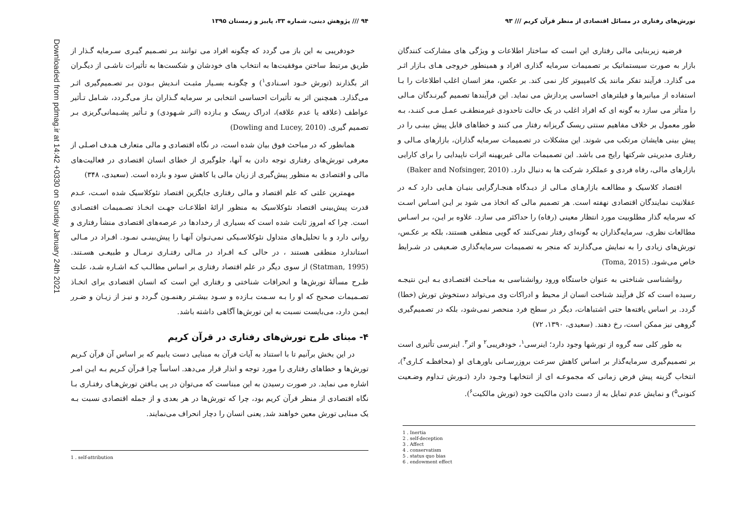تورش‌های رفتاری در مسائل اقتصادی از منظر قرآن کریم /// ۹۳
فرضیه زیربنایی مالی رفتاری این است که ساختار اطلاعات و ویژگی های مشارکت کنندگان بازار به صورت سیستماتیک بر تصمیمات سرمایه گذاری افراد و همینطور خروجی هـای بـازار اثـر می گذارد. فرآیند تفکر مانند یک کامپیوتر کار نمی کند. بر عکس، مغز انسان اغلب اطلاعات را بـا استفاده از میانبرها و فیلترهای احساسی پردازش می نماید. این فرآیندها تصمیم گیرنـدگان مـالی را متأثر می سازد به گونه ای که افراد اغلب در یک حالت تاحدودی غیرمنطقـی عمـل مـی کننـد، بـه طور معمول بر خلاف مفاهیم سنتی ریسک گریزانه رفتار می کنند و خطاهای قابل پیش بینـی را در پیش بینی هایشان مرتکب می شوند. این مشکلات در تصمیمات سرمایه گذاران، بازارهای مـالی و رفتاری مدیریتی شرکتها رایج می باشد. این تصمیمات مالی غیربهینه اثرات ناپیدایی را برای کارایی بازارهای مالی، رفاه فردی و عملکرد شرکت ها به دنبال دارد. (Baker and Nofsinger, 2010)
اقتصاد کلاسیک و مطالعـه بازارهـای مـالی از دیـدگاه هنجـارگرایی بنیـان هـایی دارد کـه در عقلانیت نمایندگان اقتصادی نهفته است. هر تصمیم مالی که اتخاذ می شود بر ایـن اسـاس اسـت که سرمایه گذار مطلوبیت مورد انتظار معینی (رفاه) را حداکثر می سازد. علاوه بر ایـن، بـر اسـاس مطالعات نظری، سرمایه‌گذاران به گونه‌ای رفتار نمی‌کنند که گویی منطقی هستند، بلکه بر عکـس، تورش‌های زیادی را به نمایش می‌گذارند که منجر به تصمیمات سرمایه‌گذاری ضـعیفی در شـرایط خاص می‌شود. (Toma, 2015)
روانشناسی شناختی به عنوان خاستگاه ورود روانشناسی به مباحـث اقتصـادی بـه ایـن نتیجـه رسیده است که کل فرآیند شناخت انسان از محیط و ادراکات وی می‌تواند دستخوش تورش (خطا) گردد. بر اساس یافته‌ها حتی اشتباهات، دیگر در سطح فرد منحصر نمی‌شود، بلکه در تصمیم‌گیری گروهی نیز ممکن است، رخ دهند. (سعیدی، ۱۳۹۰، ۷۲)
به طور کلی سه گروه از تورشها وجود دارد؛ اینرسی<sup>۱</sup>، خودفریبی<sup>۲</sup> و اثر<sup>۳</sup>. اینرسی تأثیری است بر تصمیم‌گیری سرمایه‌گذار بر اساس کاهش سرعت بروزرسـانی باورهـای او (محافظـه کـاری<sup>۴</sup>)، انتخاب گزینه پیش فرض زمانی که مجموعـه ای از انتخابهـا وجـود دارد (تـورش تـداوم وضـعیت کنونی<sup>۵</sup>) و نمایش عدم تمایل به از دست دادن مالکیت خود (تورش مالکیت<sup>۶</sup>).
1 . Inertia
2 . self-deception
3 . Affect
4 . conservatism
5 . status quo bias
6 . endowment effect
۹۴ /// پژوهش دینی، شماره ۳۳، پاییز و زمستان ۱۳۹۵
خودفریبی به این باز می گردد که چگونه افراد می توانند بـر تصـمیم گیـری سـرمایه گـذار از طریق مرتبط ساختن موفقیت‌ها به انتخاب های خودشان و شکست‌ها به تأثیرات ناشـی از دیگـران اثر بگذارند (تورش خـود اسـنادی<sup>۱</sup>) و چگونـه بسـیار مثبـت انـدیش بـودن بـر تصـمیم‌گیری اثـر می‌گذارد. همچنین اثر به تأثیرات احساسی انتخابی بر سرمایه گـذاران بـاز می‌گـردد، شـامل تـأثیر عواطف (علاقه یا عدم علاقه)، ادراک ریسک و بـازده (اثـر شـهودی) و تـأثیر پشـیمانی‌گریزی بـر تصمیم گیری. (Dowling and Lucey, 2010)
همانطور که در مباحث فوق بیان شده است، در نگاه اقتصادی و مالی متعارف هـدف اصـلی از معرفی تورش‌های رفتاری توجه دادن به آنها، جلوگیری از خطای انسان اقتصادی در فعالیت‌های مالی و اقتصادی به منظور پیش‌گیری از زیان مالی یا کاهش سود و بازده است. (سعیدی، ۳۴۸)
مهمترین علتی که علم اقتصاد و مالی رفتاری جایگزین اقتصاد نئوکلاسیک شده اسـت، عـدم قدرت پیش‌بینی اقتصاد نئوکلاسیک به منظور ارائهٔ اطلاعـات جهـت اتخـاذ تصـمیمات اقتصـادی است. چرا که امروز ثابت شده است که بسیاری از رخدادها در عرصه‌های اقتصادی منشأ رفتاری و روانی دارد و با تحلیل‌های متداول نئوکلاسـیکی نمی‌تـوان آنهـا را پیش‌بینـی نمـود. افـراد در مـالی استاندارد منطقی هستند ، در حالی کـه افـراد در مـالی رفتـاری نرمـال و طبیعـی هسـتند. (Statman, 1995) از سوی دیگر در علم اقتصاد رفتاری بر اساس مطالـب کـه اشـاره شـد، علـت طـرح مسألهٔ تورش‌ها و انحرافات شناختی و رفتاری این است که انسان اقتصادی برای اتخـاذ تصـمیمات صحیح که او را بـه سـمت بـازده و سـود بیشـتر رهنمـون گـردد و نیـز از زیـان و ضـرر ایمـن دارد، می‌بایست نسبت به این تورش‌ها آگاهی داشته باشد.
۴- مبنای طرح تورش‌های رفتاری در قرآن کریم
در این بخش برآنیم تا با استناد به آیات قرآن به مبنایی دست یابیم که بر اساس آن قرآن کـریم تورش‌ها و خطاهای رفتاری را مورد توجه و انذار قرار می‌دهد. اساساً چرا قـرآن کـریم بـه ایـن امـر اشاره می نماید. در صورت رسیدن به این مبناست که می‌توان در پی یـافتن تورش‌هـای رفتـاری بـا نگاه اقتصادی از منظر قرآن کریم بود، چرا که تورش‌ها در هر بعدی و از جمله اقتصادی نسبت بـه یک مبنایی تورش معین خواهند شد, یعنی انسان را دچار انحراف می‌نمایند.
1 . self-attribution
Downloaded from pdmag.ir at 14:42 +0330 on Sunday January 24th 2021